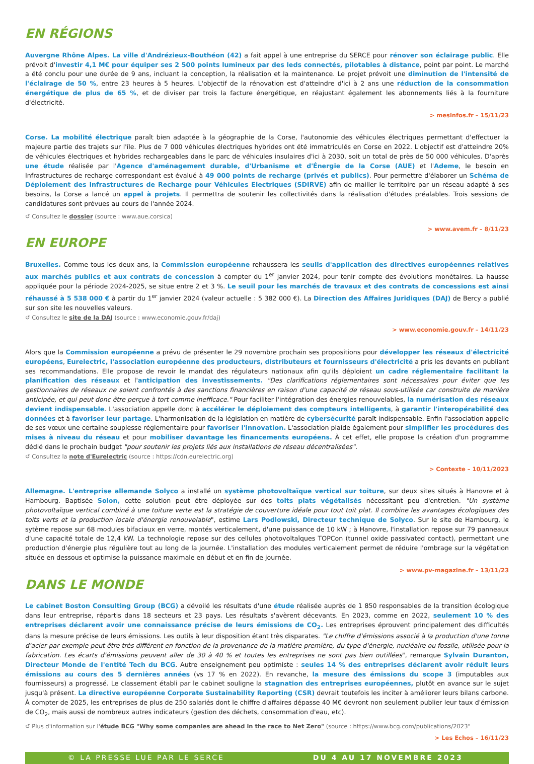EN RÉGIONS
Auvergne Rhône Alpes. La ville d'Andrézieux-Bouthéon (42) a fait appel à une entreprise du SERCE pour rénover son éclairage public. Elle prévoit d'investir 4,1 M€ pour équiper ses 2 500 points lumineux par des leds connectés, pilotables à distance, point par point. Le marché a été conclu pour une durée de 9 ans, incluant la conception, la réalisation et la maintenance. Le projet prévoit une diminution de l'intensité de l'éclairage de 50 %, entre 23 heures à 5 heures. L'objectif de la rénovation est d'atteindre d'ici à 2 ans une réduction de la consommation énergétique de plus de 65 %, et de diviser par trois la facture énergétique, en réajustant également les abonnements liés à la fourniture d'électricité.
> mesinfos.fr – 15/11/23
Corse. La mobilité électrique paraît bien adaptée à la géographie de la Corse, l'autonomie des véhicules électriques permettant d'effectuer la majeure partie des trajets sur l'île. Plus de 7 000 véhicules électriques hybrides ont été immatriculés en Corse en 2022. L'objectif est d'atteindre 20% de véhicules électriques et hybrides rechargeables dans le parc de véhicules insulaires d'ici à 2030, soit un total de près de 50 000 véhicules. D'après une étude réalisée par l'Agence d'aménagement durable, d'Urbanisme et d'Énergie de la Corse (AUE) et l'Ademe, le besoin en Infrastructures de recharge correspondant est évalué à 49 000 points de recharge (privés et publics). Pour permettre d'élaborer un Schéma de Déploiement des Infrastructures de Recharge pour Véhicules Electriques (SDIRVE) afin de mailler le territoire par un réseau adapté à ses besoins, la Corse a lancé un appel à projets. Il permettra de soutenir les collectivités dans la réalisation d'études préalables. Trois sessions de candidatures sont prévues au cours de l'année 2024.
↺ Consultez le dossier (source : www.aue.corsica)
> www.avem.fr – 8/11/23
EN EUROPE
Bruxelles. Comme tous les deux ans, la Commission européenne rehaussera les seuils d'application des directives européennes relatives aux marchés publics et aux contrats de concession à compter du 1<sup>er</sup> janvier 2024, pour tenir compte des évolutions monétaires. La hausse appliquée pour la période 2024-2025, se situe entre 2 et 3 %. Le seuil pour les marchés de travaux et des contrats de concessions est ainsi réhaussé à 5 538 000 € à partir du 1<sup>er</sup> janvier 2024 (valeur actuelle : 5 382 000 €). La Direction des Affaires Juridiques (DAJ) de Bercy a publié sur son site les nouvelles valeurs.
↺ Consultez le site de la DAJ (source : www.economie.gouv.fr/daj)
> www.economie.gouv.fr – 14/11/23
Alors que la Commission européenne a prévu de présenter le 29 novembre prochain ses propositions pour développer les réseaux d'électricité européens, Eurelectric, l'association européenne des producteurs, distributeurs et fournisseurs d'électricité a pris les devants en publiant ses recommandations. Elle propose de revoir le mandat des régulateurs nationaux afin qu'ils déploient un cadre réglementaire facilitant la planification des réseaux et l'anticipation des investissements. "Des clarifications réglementaires sont nécessaires pour éviter que les gestionnaires de réseaux ne soient confrontés à des sanctions financières en raison d'une capacité de réseau sous-utilisée car construite de manière anticipée, et qui peut donc être perçue à tort comme inefficace." Pour faciliter l'intégration des énergies renouvelables, la numérisation des réseaux devient indispensable. L'association appelle donc à accélérer le déploiement des compteurs intelligents, à garantir l'interopérabilité des données et à favoriser leur partage. L'harmonisation de la législation en matière de cybersécurité paraît indispensable. Enfin l'association appelle de ses vœux une certaine souplesse réglementaire pour favoriser l'innovation. L'association plaide également pour simplifier les procédures des mises à niveau du réseau et pour mobiliser davantage les financements européens. À cet effet, elle propose la création d'un programme dédié dans le prochain budget "pour soutenir les projets liés aux installations de réseau décentralisées".
↺ Consultez la note d'Eurelectric (source : https://cdn.eurelectric.org)
> Contexte – 10/11/2023
Allemagne. L'entreprise allemande Solyco a installé un système photovoltaïque vertical sur toiture, sur deux sites situés à Hanovre et à Hambourg. Baptisée Solon, cette solution peut être déployée sur des toits plats végétalisés nécessitant peu d'entretien. "Un système photovoltaïque vertical combiné à une toiture verte est la stratégie de couverture idéale pour tout toit plat. Il combine les avantages écologiques des toits verts et la production locale d'énergie renouvelable", estime Lars Podlowski, Directeur technique de Solyco. Sur le site de Hambourg, le sytème repose sur 68 modules bifaciaux en verre, montés verticalement, d'une puissance de 10 kW ; à Hanovre, l'installation repose sur 79 panneaux d'une capacité totale de 12,4 kW. La technologie repose sur des cellules photovoltaïques TOPCon (tunnel oxide passivated contact), permettant une production d'énergie plus régulière tout au long de la journée. L'installation des modules verticalement permet de réduire l'ombrage sur la végétation située en dessous et optimise la puissance maximale en début et en fin de journée.
> www.pv-magazine.fr – 13/11/23
DANS LE MONDE
Le cabinet Boston Consulting Group (BCG) a dévoilé les résultats d'une étude réalisée auprès de 1 850 responsables de la transition écologique dans leur entreprise, répartis dans 18 secteurs et 23 pays. Les résultats s'avèrent décevants. En 2023, comme en 2022, seulement 10 % des entreprises déclarent avoir une connaissance précise de leurs émissions de CO<sub>2</sub>. Les entreprises éprouvent principalement des difficultés dans la mesure précise de leurs émissions. Les outils à leur disposition étant très disparates. "Le chiffre d'émissions associé à la production d'une tonne d'acier par exemple peut être très différent en fonction de la provenance de la matière première, du type d'énergie, nucléaire ou fossile, utilisée pour la fabrication. Les écarts d'émissions peuvent aller de 30 à 40 % et toutes les entreprises ne sont pas bien outillées", remarque Sylvain Duranton, Directeur Monde de l'entité Tech du BCG. Autre enseignement peu optimiste : seules 14 % des entreprises déclarent avoir réduit leurs émissions au cours des 5 dernières années (vs 17 % en 2022). En revanche, la mesure des émissions du scope 3 (imputables aux fournisseurs) a progressé. Le classement établi par le cabinet souligne la stagnation des entreprises européennes, plutôt en avance sur le sujet jusqu'à présent. La directive européenne Corporate Sustainability Reporting (CSR) devrait toutefois les inciter à améliorer leurs bilans carbone. À compter de 2025, les entreprises de plus de 250 salariés dont le chiffre d'affaires dépasse 40 M€ devront non seulement publier leur taux d'émission de CO<sub>2</sub>, mais aussi de nombreux autres indicateurs (gestion des déchets, consommation d'eau, etc).
↺ Plus d'information sur l'étude BCG "Why some companies are ahead in the race to Net Zero" (source : https://www.bcg.com/publications/2023"
> Les Echos – 16/11/23
© LA PRESSE LUE PAR LE SERCE DU 4 AU 17 NOVEMBRE 2023